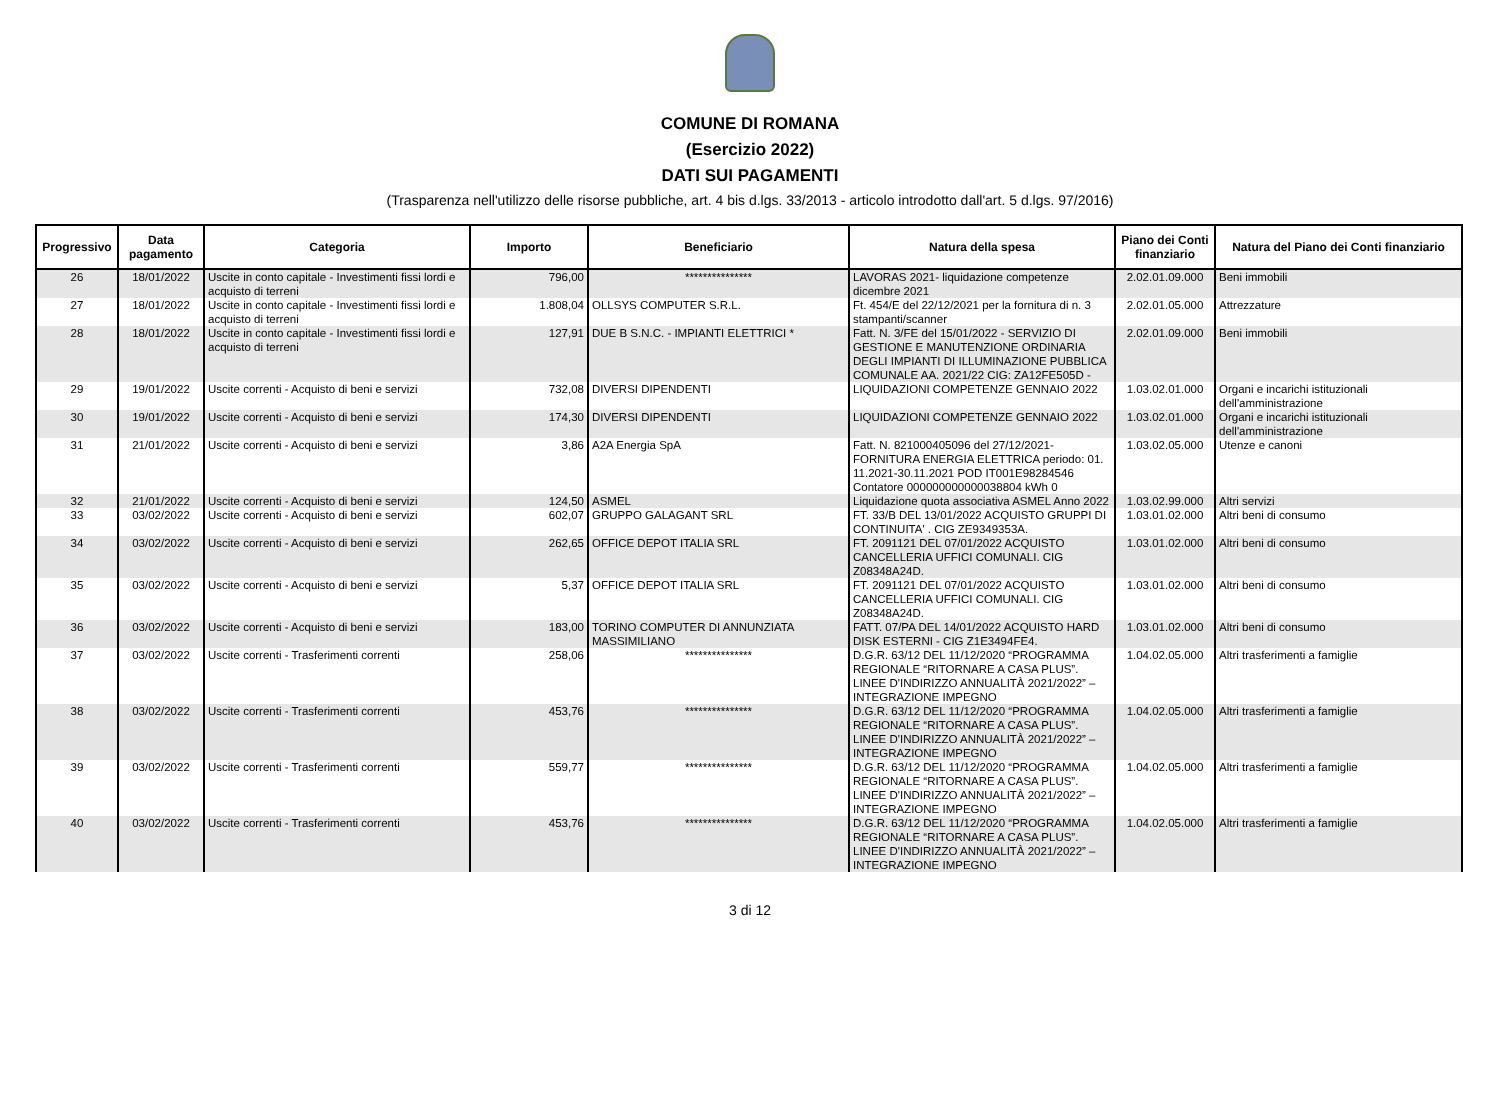COMUNE DI ROMANA
(Esercizio 2022)
DATI SUI PAGAMENTI
(Trasparenza nell'utilizzo delle risorse pubbliche, art. 4 bis d.lgs. 33/2013 - articolo introdotto dall'art. 5 d.lgs. 97/2016)
| Progressivo | Data pagamento | Categoria | Importo | Beneficiario | Natura della spesa | Piano dei Conti finanziario | Natura del Piano dei Conti finanziario |
| --- | --- | --- | --- | --- | --- | --- | --- |
| 26 | 18/01/2022 | Uscite in conto capitale - Investimenti fissi lordi e acquisto di terreni | 796,00 | *************** | LAVORAS 2021- liquidazione competenze dicembre 2021 | 2.02.01.09.000 | Beni immobili |
| 27 | 18/01/2022 | Uscite in conto capitale - Investimenti fissi lordi e acquisto di terreni | 1.808,04 | OLLSYS COMPUTER S.R.L. | Ft. 454/E del 22/12/2021 per la fornitura di n. 3 stampanti/scanner | 2.02.01.05.000 | Attrezzature |
| 28 | 18/01/2022 | Uscite in conto capitale - Investimenti fissi lordi e acquisto di terreni | 127,91 | DUE B S.N.C. - IMPIANTI ELETTRICI * | Fatt. N. 3/FE del 15/01/2022 - SERVIZIO DI GESTIONE E MANUTENZIONE ORDINARIA DEGLI IMPIANTI DI ILLUMINAZIONE PUBBLICA COMUNALE AA. 2021/22 CIG: ZA12FE505D - | 2.02.01.09.000 | Beni immobili |
| 29 | 19/01/2022 | Uscite correnti - Acquisto di beni e servizi | 732,08 | DIVERSI DIPENDENTI | LIQUIDAZIONI COMPETENZE GENNAIO 2022 | 1.03.02.01.000 | Organi e incarichi istituzionali dell'amministrazione |
| 30 | 19/01/2022 | Uscite correnti - Acquisto di beni e servizi | 174,30 | DIVERSI DIPENDENTI | LIQUIDAZIONI COMPETENZE GENNAIO 2022 | 1.03.02.01.000 | Organi e incarichi istituzionali dell'amministrazione |
| 31 | 21/01/2022 | Uscite correnti - Acquisto di beni e servizi | 3,86 | A2A Energia SpA | Fatt. N. 821000405096 del 27/12/2021- FORNITURA ENERGIA ELETTRICA periodo: 01. 11.2021-30.11.2021 POD IT001E98284546 Contatore 000000000000038804 kWh 0 | 1.03.02.05.000 | Utenze e canoni |
| 32 | 21/01/2022 | Uscite correnti - Acquisto di beni e servizi | 124,50 | ASMEL | Liquidazione quota associativa ASMEL Anno 2022 | 1.03.02.99.000 | Altri servizi |
| 33 | 03/02/2022 | Uscite correnti - Acquisto di beni e servizi | 602,07 | GRUPPO GALAGANT SRL | FT. 33/B DEL 13/01/2022 ACQUISTO GRUPPI DI CONTINUITA' . CIG ZE9349353A. | 1.03.01.02.000 | Altri beni di consumo |
| 34 | 03/02/2022 | Uscite correnti - Acquisto di beni e servizi | 262,65 | OFFICE DEPOT ITALIA SRL | FT. 2091121 DEL 07/01/2022 ACQUISTO CANCELLERIA UFFICI COMUNALI. CIG Z08348A24D. | 1.03.01.02.000 | Altri beni di consumo |
| 35 | 03/02/2022 | Uscite correnti - Acquisto di beni e servizi | 5,37 | OFFICE DEPOT ITALIA SRL | FT. 2091121 DEL 07/01/2022 ACQUISTO CANCELLERIA UFFICI COMUNALI. CIG Z08348A24D. | 1.03.01.02.000 | Altri beni di consumo |
| 36 | 03/02/2022 | Uscite correnti - Acquisto di beni e servizi | 183,00 | TORINO COMPUTER DI ANNUNZIATA MASSIMILIANO | FATT. 07/PA DEL 14/01/2022 ACQUISTO HARD DISK ESTERNI - CIG Z1E3494FE4. | 1.03.01.02.000 | Altri beni di consumo |
| 37 | 03/02/2022 | Uscite correnti - Trasferimenti correnti | 258,06 | *************** | D.G.R. 63/12 DEL 11/12/2020 “PROGRAMMA REGIONALE “RITORNARE A CASA PLUS”. LINEE D'INDIRIZZO ANNUALITÀ 2021/2022” – INTEGRAZIONE IMPEGNO | 1.04.02.05.000 | Altri trasferimenti a famiglie |
| 38 | 03/02/2022 | Uscite correnti - Trasferimenti correnti | 453,76 | *************** | D.G.R. 63/12 DEL 11/12/2020 “PROGRAMMA REGIONALE “RITORNARE A CASA PLUS”. LINEE D'INDIRIZZO ANNUALITÀ 2021/2022” – INTEGRAZIONE IMPEGNO | 1.04.02.05.000 | Altri trasferimenti a famiglie |
| 39 | 03/02/2022 | Uscite correnti - Trasferimenti correnti | 559,77 | *************** | D.G.R. 63/12 DEL 11/12/2020 “PROGRAMMA REGIONALE “RITORNARE A CASA PLUS”. LINEE D'INDIRIZZO ANNUALITÀ 2021/2022” – INTEGRAZIONE IMPEGNO | 1.04.02.05.000 | Altri trasferimenti a famiglie |
| 40 | 03/02/2022 | Uscite correnti - Trasferimenti correnti | 453,76 | *************** | D.G.R. 63/12 DEL 11/12/2020 “PROGRAMMA REGIONALE “RITORNARE A CASA PLUS”. LINEE D'INDIRIZZO ANNUALITÀ 2021/2022” – INTEGRAZIONE IMPEGNO | 1.04.02.05.000 | Altri trasferimenti a famiglie |
3 di 12